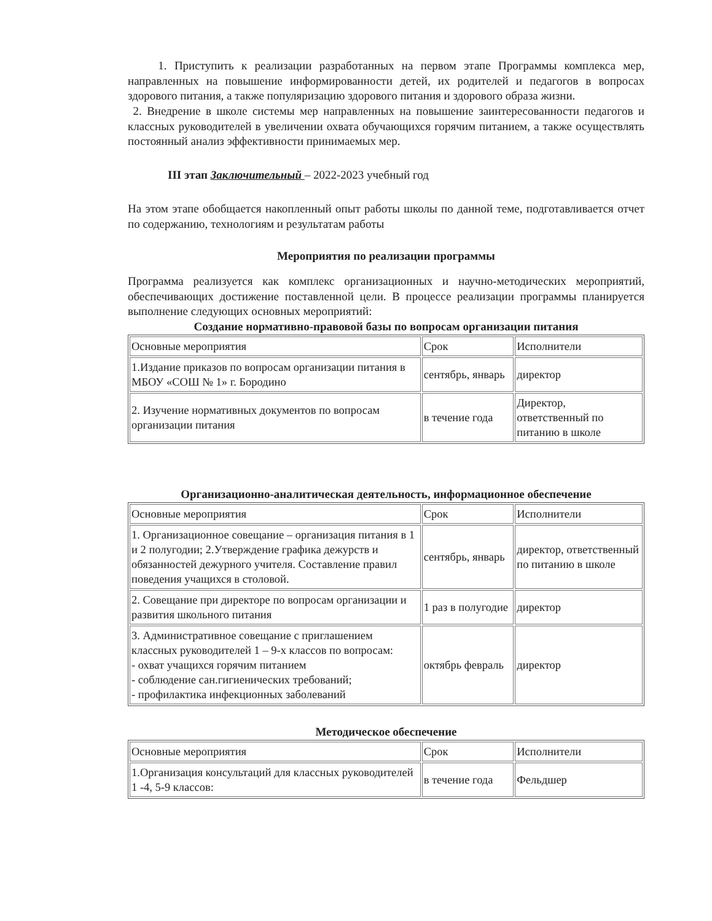1. Приступить к реализации разработанных на первом этапе Программы комплекса мер, направленных на повышение информированности детей, их родителей и педагогов в вопросах здорового питания, а также популяризацию здорового питания и здорового образа жизни.
2. Внедрение в школе системы мер направленных на повышение заинтересованности педагогов и классных руководителей в увеличении охвата обучающихся горячим питанием, а также осуществлять постоянный анализ эффективности принимаемых мер.
III этап Заключительный – 2022-2023 учебный год
На этом этапе обобщается накопленный опыт работы школы по данной теме, подготавливается отчет по содержанию, технологиям и результатам работы
Мероприятия по реализации программы
Программа реализуется как комплекс организационных и научно-методических мероприятий, обеспечивающих достижение поставленной цели. В процессе реализации программы планируется выполнение следующих основных мероприятий:
Создание нормативно-правовой базы по вопросам организации питания
| Основные мероприятия | Срок | Исполнители |
| 1.Издание приказов по вопросам организации питания в МБОУ «СОШ № 1» г. Бородино | сентябрь, январь | директор |
| 2. Изучение нормативных документов по вопросам организации питания | в течение года | Директор, ответственный по питанию в школе |
Организационно-аналитическая деятельность, информационное обеспечение
| Основные мероприятия | Срок | Исполнители |
| 1. Организационное совещание – организация питания в 1 и 2 полугодии; 2.Утверждение графика дежурств и обязанностей дежурного учителя. Составление правил поведения учащихся в столовой. | сентябрь, январь | директор, ответственный по питанию в школе |
| 2. Совещание при директоре по вопросам организации и развития школьного питания | 1 раз в полугодие | директор |
| 3. Административное совещание с приглашением классных руководителей 1 – 9-х классов по вопросам: - охват учащихся горячим питанием - соблюдение сан.гигиенических требований; - профилактика инфекционных заболеваний | октябрь февраль | директор |
Методическое обеспечение
| Основные мероприятия | Срок | Исполнители |
| 1.Организация консультаций для классных руководителей 1 -4, 5-9 классов: | в течение года | Фельдшер |